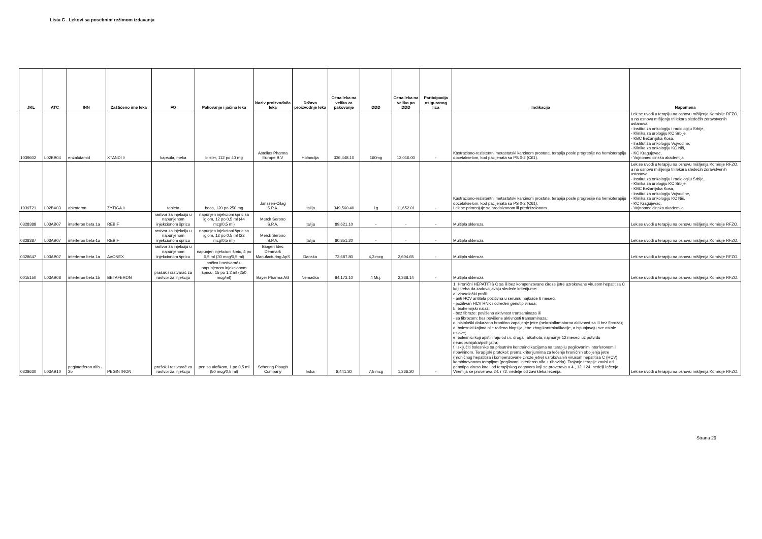Lista C . Lekovi sa posebnim režimom izdavanja
| JKL | ATC | INN | Zaštićeno ime leka | FO | Pakovanje i jačina leka | Naziv proizvođača leka | Država proizvodnje leka | Cena leka na veliko za pakovanje | DDD | Cena leka na veliko po DDD | Participacija osiguranog lica | Indikacija | Napomena |
| --- | --- | --- | --- | --- | --- | --- | --- | --- | --- | --- | --- | --- | --- |
| 1039602 | L02BB04 | enzalutamid | XTANDI ◊ | kapsula, meka | blister, 112 po 40 mg | Astellas Pharma Europe B.V | Holandija | 336,448.10 | 160mg | 12,016.00 | - | Kastraciono-rezistentni metastatski karcinom prostate, terapija posle progresije na hemioterapiju docetakselom, kod pacijenata sa PS 0-2 (C61). | Lek se uvodi u terapiju na osnovu mišljenja Komisije RFZO, a na osnovu mišljenja tri lekara sledećih zdravstvenih ustanova: - Institut za onkologiju i radiologiju Srbije, - Klinika za urologiju KC Srbije, - KBC Bežanijska Kosa, - Institut za onkologiju Vojvodine, - Klinika za onkologiju KC Niš, - KC Kragujevac, - Vojnomedicinska akademija. |
| 1039721 | L02BX03 | abirateron | ZYTIGA ◊ | tableta | boca, 120 po 250 mg | Janssen-Cilag S.P.A. | Italija | 349,560.40 | 1g | 11,652.01 | - | Kastraciono-rezistentni metastatski karcinom prostate, terapija posle progresije na hemioterapiju docetakselom, kod pacijenata sa PS 0-2 (C61). Lek se primenjuje sa prednizonom ili prednizolonom. | Lek se uvodi u terapiju na osnovu mišljenja Komisije RFZO, a na osnovu mišljenja tri lekara sledećih zdravstvenih ustanova: - Institut za onkologiju i radiologiju Srbije, - Klinika za urologiju KC Srbije, - KBC Bežanijska Kosa, - Institut za onkologiju Vojvodine, - Klinika za onkologiju KC Niš, - KC Kragujevac, - Vojnomedicinska akademija. |
| 0328388 | L03AB07 | interferon beta 1a | REBIF | rastvor za injekciju u napunjenom injekcionom špricu | napunjen injekcioni špric sa iglom, 12 po 0,5 ml (44 mcg/0,5 ml) | Merck Serono S.P.A. | Italija | 89,621.10 | - | - | - | Multipla skleroza | Lek se uvodi u terapiju na osnovu mišljenja Komisije RFZO. |
| 0328387 | L03AB07 | interferon beta-1a | REBIF | rastvor za injekciju u napunjenom injekcionom špricu | napunjen injekcioni špric sa iglom, 12 po 0,5 ml (22 mcg/0,5 ml) | Merck Serono S.P.A. | Italija | 80,851.20 | - | - | - | Multipla skleroza | Lek se uvodi u terapiju na osnovu mišljenja Komisije RFZO. |
| 0328647 | L03AB07 | interferon beta 1a | AVONEX | rastvor za injekciju u napunjenom injekcionom špricu | napunjen injekcioni špric, 4 po 0,5 ml (30 mcg/0,5 ml) | Biogen Idec Denmark Manufacturing ApS | Danska | 72,687.80 | 4,3 mcg | 2,604.65 | - | Multipla skleroza | Lek se uvodi u terapiju na osnovu mišljenja Komisije RFZO. |
| 0015150 | L03AB08 | interferon beta 1b | BETAFERON | prašak i rastvarač za rastvor za injekciju | bočica i rastvarač u napunjenom injekcionom špricu, 15 po 1,2 ml (250 mcg/ml) | Bayer Pharma AG | Nemačka | 84,173.10 | 4 Mi.j. | 2,338.14 | - | Multipla skleroza | Lek se uvodi u terapiju na osnovu mišljenja Komisije RFZO. |
| 0328630 | L03AB10 | peginterferon alfa - 2b | PEGINTRON | prašak i rastvarač za rastvor za injekciju | pen sa uloškom, 1 po 0,5 ml (50 mcg/0,5 ml) | Schering Plough Company | Irska | 8,441.30 | 7,5 mcg | 1,266.20 | - | 1. Hronični HEPATITIS C sa ili bez kompenzovane ciroze jetre uzrokovane virusom hepatitisa C koji treba da zadovoljavaju sledeće kriterijume: a. virusološki profil: - anti HCV antitela pozitivna u serumu najkraće 6 meseci, - pozitivan HCV RNK i određen genotip virusa; b. biohemijski nalaz: - bez fibroze: povišena aktivnost transaminaza ili - sa fibrozom: bez povišene aktivnosti transaminaza; c. histološki dokazano hronično zapaljenje jetre (nekroinflamatorna aktivnost sa ili bez fibroza); d. bolesnici kojima nije rađena biopsija jetre zbog kontraindikacije, a ispunjavaju sve ostale uslove; e. bolesnici koji apstiniraju od i.v. droga i alkohola, najmanje 12 meseci uz potvrdu neuropsihijatra/psihijatra; f. isključiti bolesnike sa prisutnim kontraindikacijama na terapiju pegilovanim interferonom i ribavirinom. Terapijski protokol: prema kriterijumima za lečenje hroničnih oboljenja jetre (hroničnog hepatitisa i kompenzovane ciroze jetre) uzrokovanih virusom hepatitisa C (HCV) kombinovanom terapijom (pegilovani interferon alfa + ribavirin). Trajanje terapije zavisi od genotipa virusa kao i od terapijskog odgovora koji se proverava u 4., 12. i 24. nedelji lečenja. Viremija se proverava 24. i 72. nedelje od završteka lečenja. | Lek se uvodi u terapiju na osnovu mišljenja Komisije RFZO. |
Strana 29